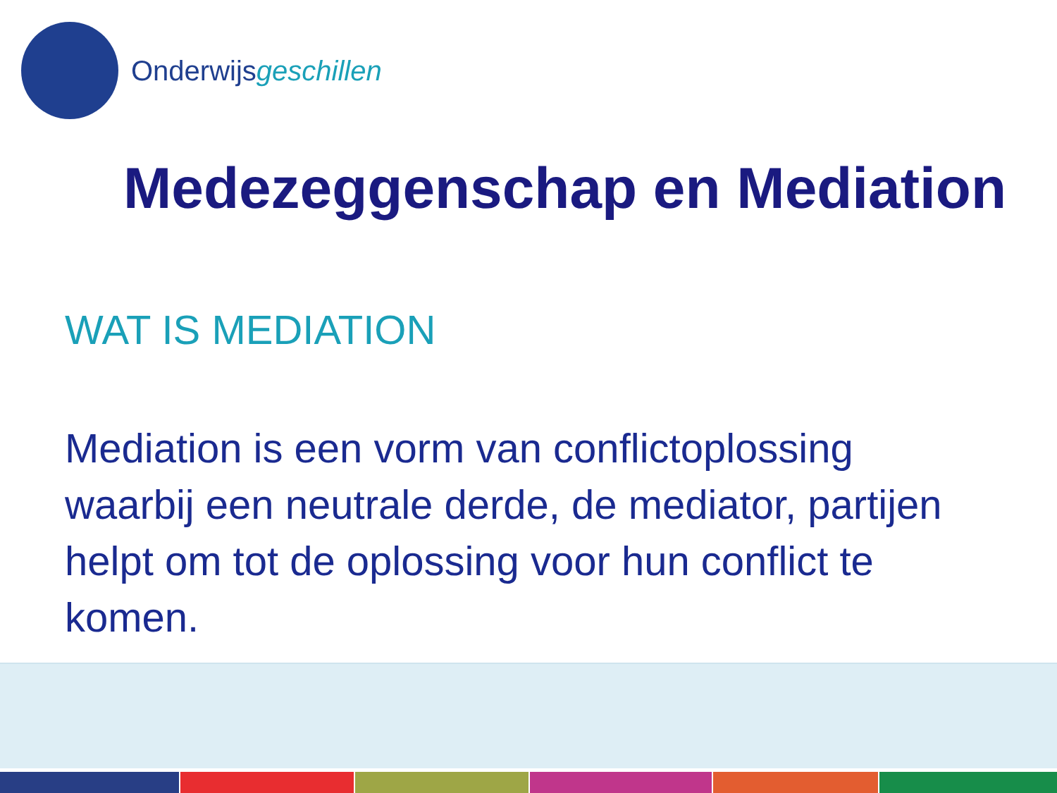Onderwijsgeschillen
Medezeggenschap en Mediation
WAT IS MEDIATION
Mediation is een vorm van conflictoplossing waarbij een neutrale derde, de mediator, partijen helpt om tot de oplossing voor hun conflict te komen.